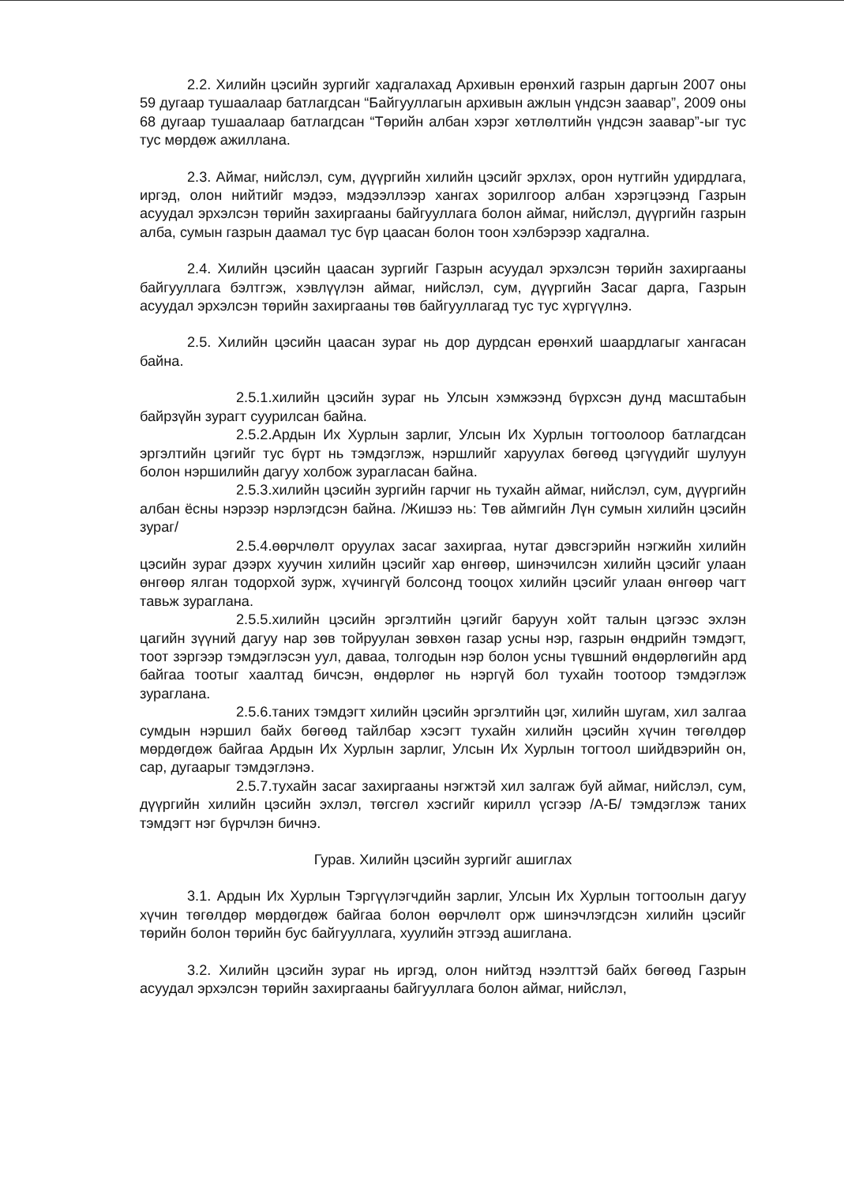2.2. Хилийн цэсийн зургийг хадгалахад Архивын ерөнхий газрын даргын 2007 оны 59 дугаар тушаалаар батлагдсан “Байгууллагын архивын ажлын үндсэн заавар”, 2009 оны 68 дугаар тушаалаар батлагдсан “Төрийн албан хэрэг хөтлөлтийн үндсэн заавар”-ыг тус тус мөрдөж ажиллана.
2.3. Аймаг, нийслэл, сум, дүүргийн хилийн цэсийг эрхлэх, орон нутгийн удирдлага, иргэд, олон нийтийг мэдээ, мэдээллээр хангах зорилгоор албан хэрэгцээнд Газрын асуудал эрхэлсэн төрийн захиргааны байгууллага болон аймаг, нийслэл, дүүргийн газрын алба, сумын газрын даамал тус бүр цаасан болон тоон хэлбэрээр хадгална.
2.4. Хилийн цэсийн цаасан зургийг Газрын асуудал эрхэлсэн төрийн захиргааны байгууллага бэлтгэж, хэвлүүлэн аймаг, нийслэл, сум, дүүргийн Засаг дарга, Газрын асуудал эрхэлсэн төрийн захиргааны төв байгууллагад тус тус хүргүүлнэ.
2.5. Хилийн цэсийн цаасан зураг нь дор дурдсан ерөнхий шаардлагыг хангасан байна.
2.5.1.хилийн цэсийн зураг нь Улсын хэмжээнд бүрхсэн дунд масштабын байрзүйн зурагт суурилсан байна.
2.5.2.Ардын Их Хурлын зарлиг, Улсын Их Хурлын тогтоолоор батлагдсан эргэлтийн цэгийг тус бүрт нь тэмдэглэж, нэршлийг харуулах бөгөөд цэгүүдийг шулуун болон нэршилийн дагуу холбож зурагласан байна.
2.5.3.хилийн цэсийн зургийн гарчиг нь тухайн аймаг, нийслэл, сум, дүүргийн албан ёсны нэрээр нэрлэгдсэн байна. /Жишээ нь: Төв аймгийн Лүн сумын хилийн цэсийн зураг/
2.5.4.өөрчлөлт оруулах засаг захиргаа, нутаг дэвсгэрийн нэгжийн хилийн цэсийн зураг дээрх хуучин хилийн цэсийг хар өнгөөр, шинэчилсэн хилийн цэсийг улаан өнгөөр ялган тодорхой зурж, хүчингүй болсонд тооцох хилийн цэсийг улаан өнгөөр чагт тавьж зураглана.
2.5.5.хилийн цэсийн эргэлтийн цэгийг баруун хойт талын цэгээс эхлэн цагийн зүүний дагуу нар зөв тойруулан зөвхөн газар усны нэр, газрын өндрийн тэмдэгт, тоот зэргээр тэмдэглэсэн уул, даваа, толгодын нэр болон усны түвшний өндөрлөгийн ард байгаа тоотыг хаалтад бичсэн, өндөрлөг нь нэргүй бол тухайн тоотоор тэмдэглэж зураглана.
2.5.6.таних тэмдэгт хилийн цэсийн эргэлтийн цэг, хилийн шугам, хил залгаа сумдын нэршил байх бөгөөд тайлбар хэсэгт тухайн хилийн цэсийн хүчин төгөлдөр мөрдөгдөж байгаа Ардын Их Хурлын зарлиг, Улсын Их Хурлын тогтоол шийдвэрийн он, сар, дугаарыг тэмдэглэнэ.
2.5.7.тухайн засаг захиргааны нэгжтэй хил залгаж буй аймаг, нийслэл, сум, дүүргийн хилийн цэсийн эхлэл, төгсгөл хэсгийг кирилл үсгээр /А-Б/ тэмдэглэж таних тэмдэгт нэг бүрчлэн бичнэ.
Гурав. Хилийн цэсийн зургийг ашиглах
3.1. Ардын Их Хурлын Тэргүүлэгчдийн зарлиг, Улсын Их Хурлын тогтоолын дагуу хүчин төгөлдөр мөрдөгдөж байгаа болон өөрчлөлт орж шинэчлэгдсэн хилийн цэсийг төрийн болон төрийн бус байгууллага, хуулийн этгээд ашиглана.
3.2. Хилийн цэсийн зураг нь иргэд, олон нийтэд нээлттэй байх бөгөөд Газрын асуудал эрхэлсэн төрийн захиргааны байгууллага болон аймаг, нийслэл,